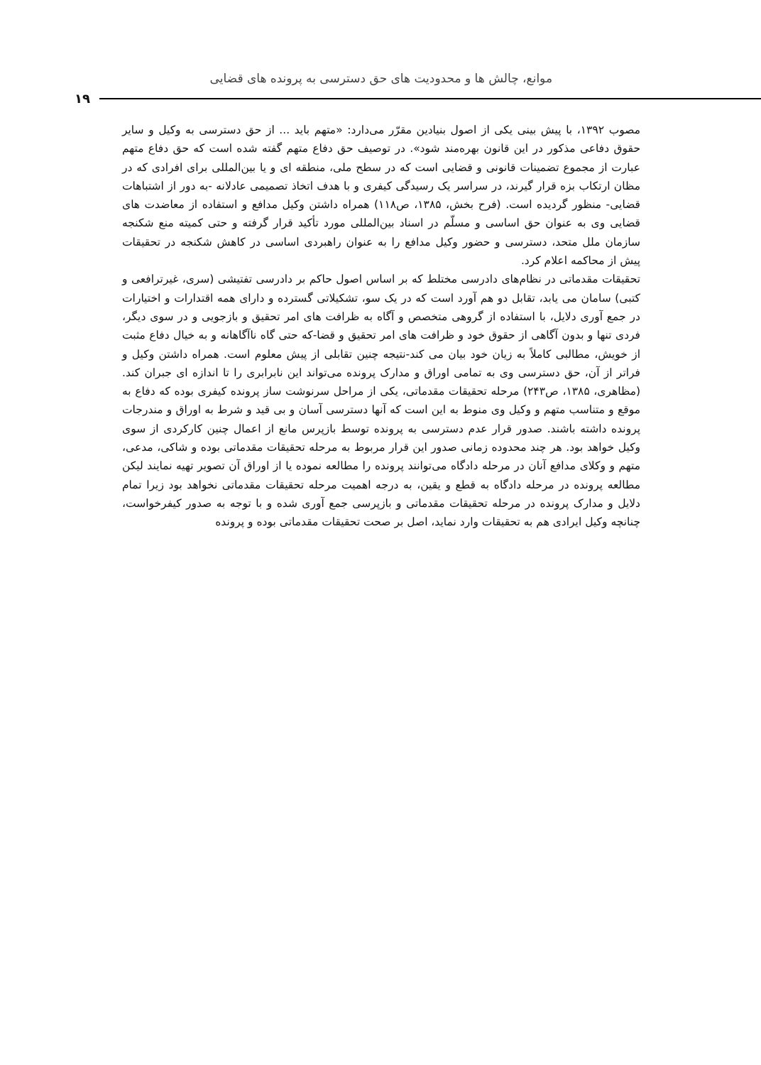موانع، چالش ها و محدودیت های حق دسترسی به پرونده های قضایی
۱۹
مصوب ۱۳۹۲، با پیش بینی یکی از اصول بنیادین مقرّر می‌دارد: «متهم باید ... از حق دسترسی به وکیل و سایر حقوق دفاعی مذکور در این قانون بهره‌مند شود». در توصیف حق دفاع متهم گفته شده است که حق دفاع متهم عبارت از مجموع تضمینات قانونی و قضایی است که در سطح ملی، منطقه ای و یا بین‌المللی برای افرادی که در مظان ارتکاب بزه قرار گیرند، در سراسر یک رسیدگی کیفری و با هدف اتخاذ تصمیمی عادلانه -به دور از اشتباهات قضایی- منظور گردیده است. (فرح بخش، ۱۳۸۵، ص۱۱۸) همراه داشتن وکیل مدافع و استفاده از معاضدت های قضایی وی به عنوان حق اساسی و مسلّم در اسناد بین‌المللی مورد تأکید قرار گرفته و حتی کمیته منع شکنجه سازمان ملل متحد، دسترسی و حضور وکیل مدافع را به عنوان راهبردی اساسی در کاهش شکنجه در تحقیقات پیش از محاکمه اعلام کرد.
تحقیقات مقدماتی در نظام‌های دادرسی مختلط که بر اساس اصول حاکم بر دادرسی تفتیشی (سری، غیرترافعی و کتبی) سامان می یابد، تقابل دو هم آورد است که در یک سو، تشکیلاتی گسترده و دارای همه اقتدارات و اختیارات در جمع آوری دلایل، با استفاده از گروهی متخصص و آگاه به ظرافت های امر تحقیق و بازجویی و در سوی دیگر، فردی تنها و بدون آگاهی از حقوق خود و ظرافت های امر تحقیق و قضا-که حتی گاه ناآگاهانه و به خیال دفاع مثبت از خویش، مطالبی کاملاً به زیان خود بیان می کند-نتیجه چنین تقابلی از پیش معلوم است. همراه داشتن وکیل و فراتر از آن، حق دسترسی وی به تمامی اوراق و مدارک پرونده می‌تواند این نابرابری را تا اندازه ای جبران کند. (مظاهری، ۱۳۸۵، ص۲۴۳) مرحله تحقیقات مقدماتی، یکی از مراحل سرنوشت ساز پرونده کیفری بوده که دفاع به موقع و متناسب متهم و وکیل وی منوط به این است که آنها دسترسی آسان و بی قید و شرط به اوراق و مندرجات پرونده داشته باشند. صدور قرار عدم دسترسی به پرونده توسط بازپرس مانع از اعمال چنین کارکردی از سوی وکیل خواهد بود. هر چند محدوده زمانی صدور این قرار مربوط به مرحله تحقیقات مقدماتی بوده و شاکی، مدعی، متهم و وکلای مدافع آنان در مرحله دادگاه می‌توانند پرونده را مطالعه نموده یا از اوراق آن تصویر تهیه نمایند لیکن مطالعه پرونده در مرحله دادگاه به قطع و یقین، به درجه اهمیت مرحله تحقیقات مقدماتی نخواهد بود زیرا تمام دلایل و مدارک پرونده در مرحله تحقیقات مقدماتی و بازپرسی جمع آوری شده و با توجه به صدور کیفرخواست، چنانچه وکیل ایرادی هم به تحقیقات وارد نماید، اصل بر صحت تحقیقات مقدماتی بوده و پرونده